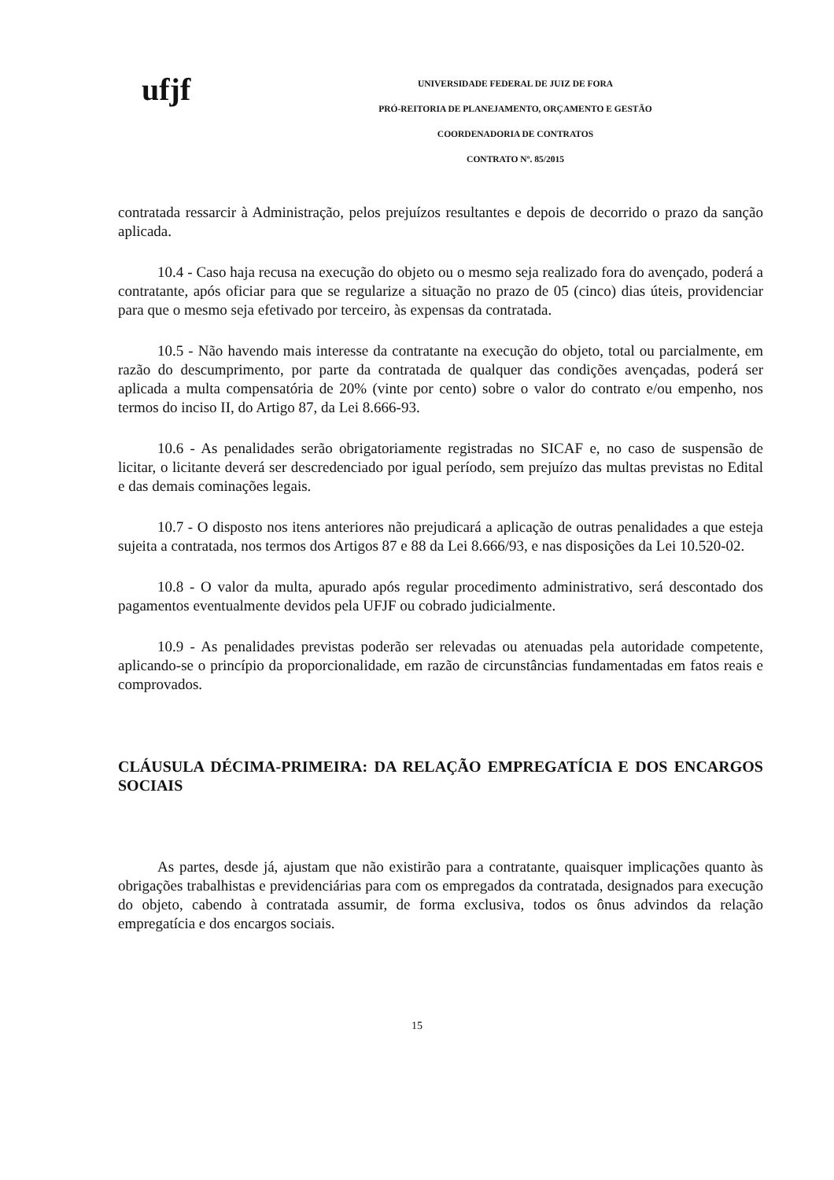ufjf
UNIVERSIDADE FEDERAL DE JUIZ DE FORA
PRÓ-REITORIA DE PLANEJAMENTO, ORÇAMENTO E GESTÃO
COORDENADORIA DE CONTRATOS
CONTRATO Nº. 85/2015
contratada ressarcir à Administração, pelos prejuízos resultantes e depois de decorrido o prazo da sanção aplicada.
10.4 - Caso haja recusa na execução do objeto ou o mesmo seja realizado fora do avençado, poderá a contratante, após oficiar para que se regularize a situação no prazo de 05 (cinco) dias úteis, providenciar para que o mesmo seja efetivado por terceiro, às expensas da contratada.
10.5 - Não havendo mais interesse da contratante na execução do objeto, total ou parcialmente, em razão do descumprimento, por parte da contratada de qualquer das condições avençadas, poderá ser aplicada a multa compensatória de 20% (vinte por cento) sobre o valor do contrato e/ou empenho, nos termos do inciso II, do Artigo 87, da Lei 8.666-93.
10.6 - As penalidades serão obrigatoriamente registradas no SICAF e, no caso de suspensão de licitar, o licitante deverá ser descredenciado por igual período, sem prejuízo das multas previstas no Edital e das demais cominações legais.
10.7 - O disposto nos itens anteriores não prejudicará a aplicação de outras penalidades a que esteja sujeita a contratada, nos termos dos Artigos 87 e 88 da Lei 8.666/93, e nas disposições da Lei 10.520-02.
10.8 - O valor da multa, apurado após regular procedimento administrativo, será descontado dos pagamentos eventualmente devidos pela UFJF ou cobrado judicialmente.
10.9 - As penalidades previstas poderão ser relevadas ou atenuadas pela autoridade competente, aplicando-se o princípio da proporcionalidade, em razão de circunstâncias fundamentadas em fatos reais e comprovados.
CLÁUSULA DÉCIMA-PRIMEIRA: DA RELAÇÃO EMPREGATÍCIA E DOS ENCARGOS SOCIAIS
As partes, desde já, ajustam que não existirão para a contratante, quaisquer implicações quanto às obrigações trabalhistas e previdenciárias para com os empregados da contratada, designados para execução do objeto, cabendo à contratada assumir, de forma exclusiva, todos os ônus advindos da relação empregatícia e dos encargos sociais.
15